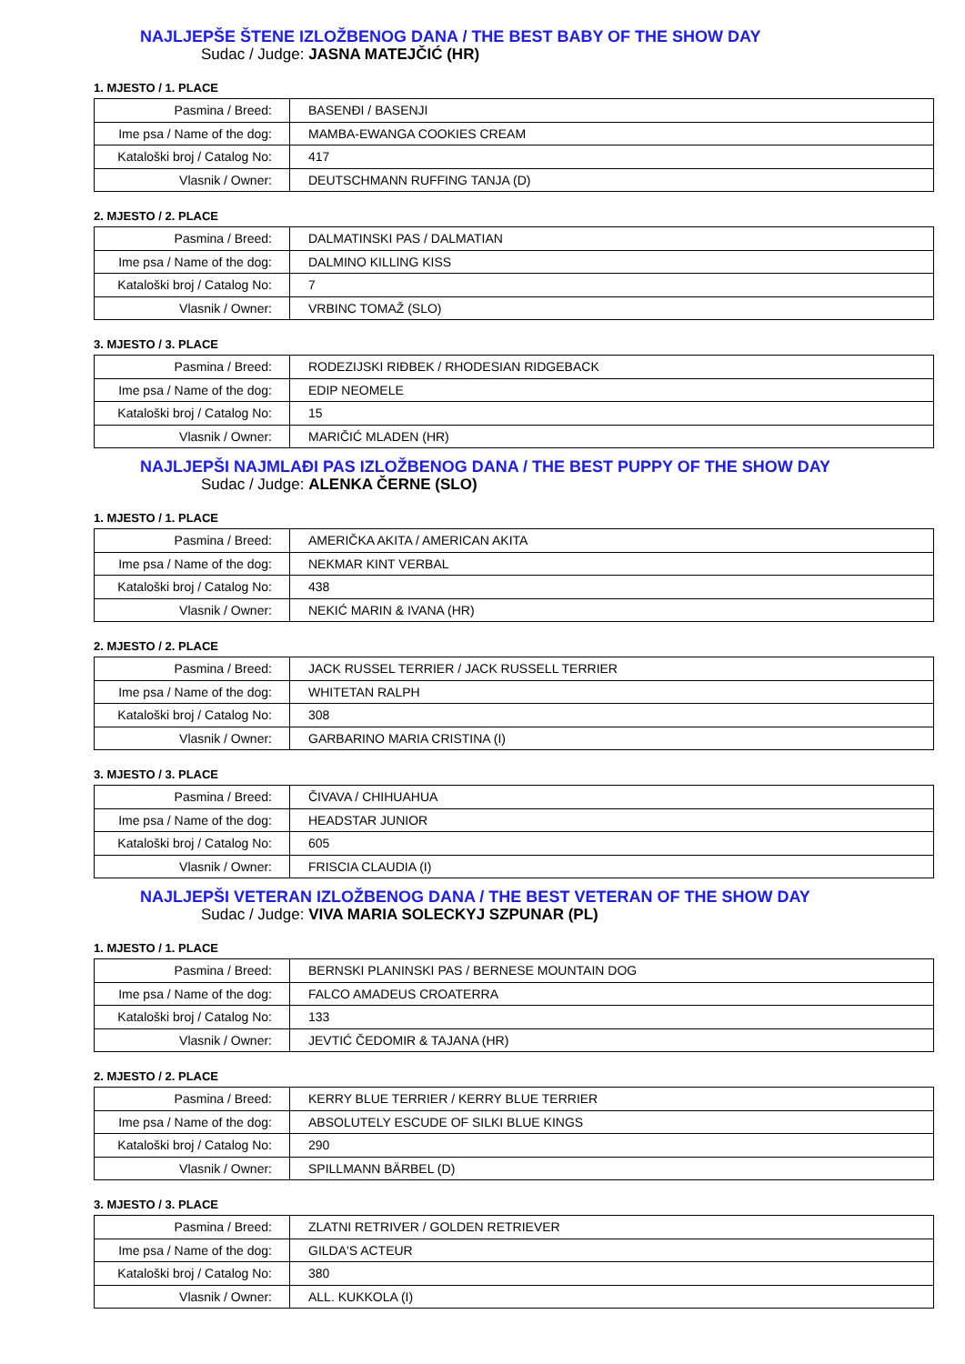NAJLJEPŠE ŠTENE IZLOŽBENOG DANA / THE BEST BABY OF THE SHOW DAY
Sudac / Judge: JASNA MATEJČIĆ (HR)
1. MJESTO / 1. PLACE
| Pasmina / Breed: | BASENĐI / BASENJI |
| Ime psa / Name of the dog: | MAMBA-EWANGA COOKIES CREAM |
| Kataloški broj / Catalog No: | 417 |
| Vlasnik / Owner: | DEUTSCHMANN RUFFING TANJA (D) |
2. MJESTO / 2. PLACE
| Pasmina / Breed: | DALMATINSKI PAS / DALMATIAN |
| Ime psa / Name of the dog: | DALMINO KILLING KISS |
| Kataloški broj / Catalog No: | 7 |
| Vlasnik / Owner: | VRBINC TOMAŽ (SLO) |
3. MJESTO / 3. PLACE
| Pasmina / Breed: | RODEZIJSKI RIĐBEK / RHODESIAN RIDGEBACK |
| Ime psa / Name of the dog: | EDIP NEOMELE |
| Kataloški broj / Catalog No: | 15 |
| Vlasnik / Owner: | MARIČIĆ MLADEN (HR) |
NAJLJEPŠI NAJMLAĐI PAS IZLOŽBENOG DANA / THE BEST PUPPY OF THE SHOW DAY
Sudac / Judge: ALENKA ČERNE (SLO)
1. MJESTO / 1. PLACE
| Pasmina / Breed: | AMERIČKA AKITA / AMERICAN AKITA |
| Ime psa / Name of the dog: | NEKMAR KINT VERBAL |
| Kataloški broj / Catalog No: | 438 |
| Vlasnik / Owner: | NEKIĆ MARIN & IVANA (HR) |
2. MJESTO / 2. PLACE
| Pasmina / Breed: | JACK RUSSEL TERRIER / JACK RUSSELL TERRIER |
| Ime psa / Name of the dog: | WHITETAN RALPH |
| Kataloški broj / Catalog No: | 308 |
| Vlasnik / Owner: | GARBARINO MARIA CRISTINA (I) |
3. MJESTO / 3. PLACE
| Pasmina / Breed: | ČIVAVA / CHIHUAHUA |
| Ime psa / Name of the dog: | HEADSTAR JUNIOR |
| Kataloški broj / Catalog No: | 605 |
| Vlasnik / Owner: | FRISCIA CLAUDIA (I) |
NAJLJEPŠI VETERAN IZLOŽBENOG DANA / THE BEST VETERAN OF THE SHOW DAY
Sudac / Judge: VIVA MARIA SOLECKYJ SZPUNAR (PL)
1. MJESTO / 1. PLACE
| Pasmina / Breed: | BERNSKI PLANINSKI PAS / BERNESE MOUNTAIN DOG |
| Ime psa / Name of the dog: | FALCO AMADEUS CROATERRA |
| Kataloški broj / Catalog No: | 133 |
| Vlasnik / Owner: | JEVTIĆ ČEDOMIR & TAJANA (HR) |
2. MJESTO / 2. PLACE
| Pasmina / Breed: | KERRY BLUE TERRIER / KERRY BLUE TERRIER |
| Ime psa / Name of the dog: | ABSOLUTELY ESCUDE OF SILKI BLUE KINGS |
| Kataloški broj / Catalog No: | 290 |
| Vlasnik / Owner: | SPILLMANN BÄRBEL (D) |
3. MJESTO / 3. PLACE
| Pasmina / Breed: | ZLATNI RETRIVER / GOLDEN RETRIEVER |
| Ime psa / Name of the dog: | GILDA'S ACTEUR |
| Kataloški broj / Catalog No: | 380 |
| Vlasnik / Owner: | ALL. KUKKOLA (I) |